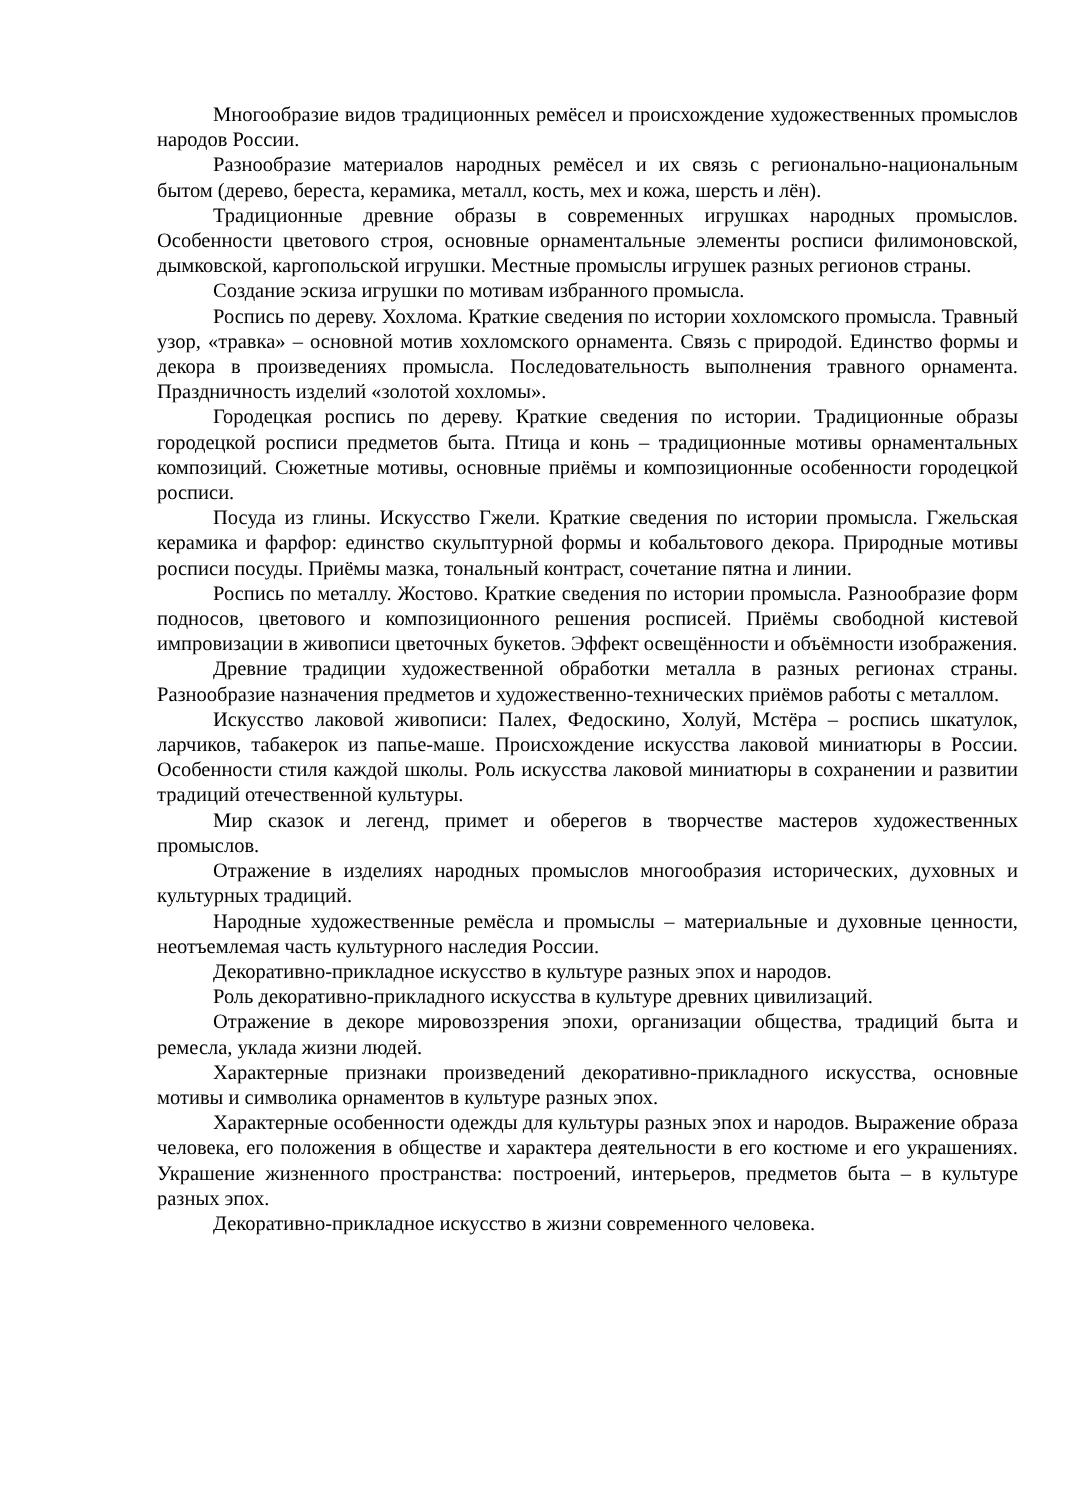Многообразие видов традиционных ремёсел и происхождение художественных промыслов народов России.
Разнообразие материалов народных ремёсел и их связь с регионально-национальным бытом (дерево, береста, керамика, металл, кость, мех и кожа, шерсть и лён).
Традиционные древние образы в современных игрушках народных промыслов. Особенности цветового строя, основные орнаментальные элементы росписи филимоновской, дымковской, каргопольской игрушки. Местные промыслы игрушек разных регионов страны.
Создание эскиза игрушки по мотивам избранного промысла.
Роспись по дереву. Хохлома. Краткие сведения по истории хохломского промысла. Травный узор, «травка» – основной мотив хохломского орнамента. Связь с природой. Единство формы и декора в произведениях промысла. Последовательность выполнения травного орнамента. Праздничность изделий «золотой хохломы».
Городецкая роспись по дереву. Краткие сведения по истории. Традиционные образы городецкой росписи предметов быта. Птица и конь – традиционные мотивы орнаментальных композиций. Сюжетные мотивы, основные приёмы и композиционные особенности городецкой росписи.
Посуда из глины. Искусство Гжели. Краткие сведения по истории промысла. Гжельская керамика и фарфор: единство скульптурной формы и кобальтового декора. Природные мотивы росписи посуды. Приёмы мазка, тональный контраст, сочетание пятна и линии.
Роспись по металлу. Жостово. Краткие сведения по истории промысла. Разнообразие форм подносов, цветового и композиционного решения росписей. Приёмы свободной кистевой импровизации в живописи цветочных букетов. Эффект освещённости и объёмности изображения.
Древние традиции художественной обработки металла в разных регионах страны. Разнообразие назначения предметов и художественно-технических приёмов работы с металлом.
Искусство лаковой живописи: Палех, Федоскино, Холуй, Мстёра – роспись шкатулок, ларчиков, табакерок из папье-маше. Происхождение искусства лаковой миниатюры в России. Особенности стиля каждой школы. Роль искусства лаковой миниатюры в сохранении и развитии традиций отечественной культуры.
Мир сказок и легенд, примет и оберегов в творчестве мастеров художественных промыслов.
Отражение в изделиях народных промыслов многообразия исторических, духовных и культурных традиций.
Народные художественные ремёсла и промыслы – материальные и духовные ценности, неотъемлемая часть культурного наследия России.
Декоративно-прикладное искусство в культуре разных эпох и народов.
Роль декоративно-прикладного искусства в культуре древних цивилизаций.
Отражение в декоре мировоззрения эпохи, организации общества, традиций быта и ремесла, уклада жизни людей.
Характерные признаки произведений декоративно-прикладного искусства, основные мотивы и символика орнаментов в культуре разных эпох.
Характерные особенности одежды для культуры разных эпох и народов. Выражение образа человека, его положения в обществе и характера деятельности в его костюме и его украшениях. Украшение жизненного пространства: построений, интерьеров, предметов быта – в культуре разных эпох.
Декоративно-прикладное искусство в жизни современного человека.